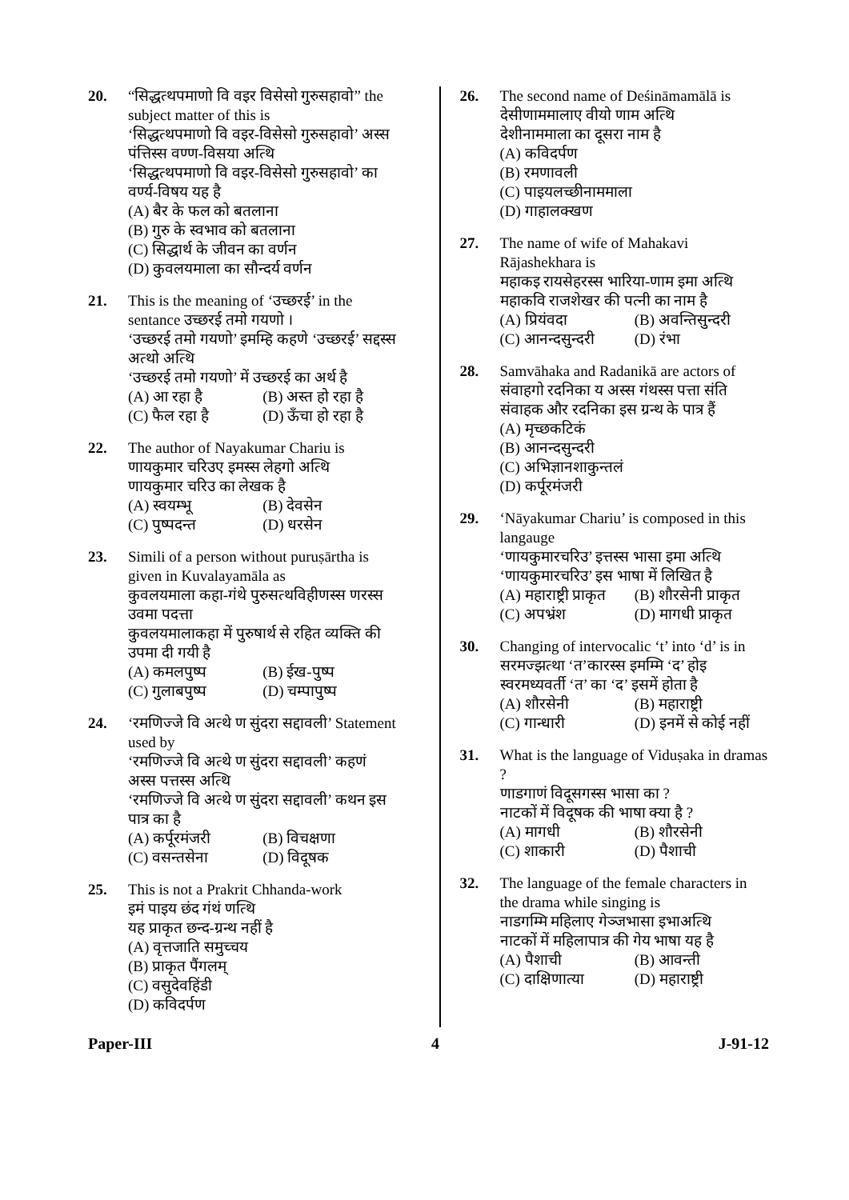20. “सिद्धत्थपमाणो वि वइर विसेसो गुरुसहावो” the subject matter of this is
‘सिद्धत्थपमाणो वि वइर-विसेसो गुरुसहावो’ अस्स पंत्तिस्स वण्ण-विसया अत्थि
‘सिद्धत्थपमाणो वि वइर-विसेसो गुरुसहावो’ का वर्ण्य-विषय यह है
(A) बैर के फल को बतलाना (B) गुरु के स्वभाव को बतलाना (C) सिद्धार्थ के जीवन का वर्णन (D) कुवलयमाला का सौन्दर्य वर्णन
21. This is the meaning of ‘उच्छरई’ in the sentance उच्छरई तमो गयणो ।
‘उच्छरई तमो गयणो’ इमम्हि कहणे ‘उच्छरई’ सद्दस्स अत्थो अत्थि
‘उच्छरई तमो गयणो’ में उच्छरई का अर्थ है
(A) आ रहा है (B) अस्त हो रहा है (C) फैल रहा है (D) ऊँचा हो रहा है
22. The author of Nayakumar Chariu is
णायकुमार चरिउए इमस्स लेहगो अत्थि
णायकुमार चरिउ का लेखक है
(A) स्वयम्भू (B) देवसेन (C) पुष्पदन्त (D) धरसेन
23. Simili of a person without puruṣārtha is given in Kuvalayamāla as
कुवलयमाला कहा-गंथे पुरुसत्थविहीणस्स णरस्स उवमा पदत्ता
कुवलयमालाकहा में पुरुषार्थ से रहित व्यक्ति की उपमा दी गयी है
(A) कमलपुष्प (B) ईख-पुष्प (C) गुलाबपुष्प (D) चम्पापुष्प
24. ‘रमणिज्जे वि अत्थे ण सुंदरा सद्दावली’ Statement used by
‘रमणिज्जे वि अत्थे ण सुंदरा सद्दावली’ कहणं अस्स पत्तस्स अत्थि
‘रमणिज्जे वि अत्थे ण सुंदरा सद्दावली’ कथन इस पात्र का है
(A) कर्पूरमंजरी (B) विचक्षणा (C) वसन्तसेना (D) विदूषक
25. This is not a Prakrit Chhanda-work
इमं पाइय छंद गंथं णत्थि
यह प्राकृत छन्द-ग्रन्थ नहीं है
(A) वृत्तजाति समुच्चय (B) प्राकृत पैंगलम् (C) वसुदेवहिंडी (D) कविदर्पण
26. The second name of Deśināmamālā is
देसीणाममालाए वीयो णाम अत्थि
देशीनाममाला का दूसरा नाम है
(A) कविदर्पण (B) रमणावली (C) पाइयलच्छीनाममाला (D) गाहालक्खण
27. The name of wife of Mahakavi Rājashekhara is
महाकइ रायसेहरस्स भारिया-णाम इमा अत्थि
महाकवि राजशेखर की पत्नी का नाम है
(A) प्रियंवदा (B) अवन्तिसुन्दरी (C) आनन्दसुन्दरी (D) रंभा
28. Samvāhaka and Radanikā are actors of
संवाहगो रदनिका य अस्स गंथस्स पत्ता संति
संवाहक और रदनिका इस ग्रन्थ के पात्र हैं
(A) मृच्छकटिकं (B) आनन्दसुन्दरी (C) अभिज्ञानशाकुन्तलं (D) कर्पूरमंजरी
29. ‘Nāyakumar Chariu’ is composed in this langauge
‘णायकुमारचरिउ’ इत्तस्स भासा इमा अत्थि
‘णायकुमारचरिउ’ इस भाषा में लिखित है
(A) महाराष्ट्री प्राकृत (B) शौरसेनी प्राकृत (C) अपभ्रंश (D) मागधी प्राकृत
30. Changing of intervocalic ‘t’ into ‘d’ is in
सरमज्झत्था ‘त’कारस्स इमम्मि ‘द’ होइ
स्वरमध्यवर्ती ‘त’ का ‘द’ इसमें होता है
(A) शौरसेनी (B) महाराष्ट्री (C) गान्धारी (D) इनमें से कोई नहीं
31. What is the language of Viduṣaka in dramas ?
णाडगाणं विदूसगस्स भासा का ?
नाटकों में विदूषक की भाषा क्या है ?
(A) मागधी (B) शौरसेनी (C) शाकारी (D) पैशाची
32. The language of the female characters in the drama while singing is
नाडगम्मि महिलाए गेञ्जभासा इभाअत्थि
नाटकों में महिलापात्र की गेय भाषा यह है
(A) पैशाची (B) आवन्ती (C) दाक्षिणात्या (D) महाराष्ट्री
Paper-III 4 J-91-12